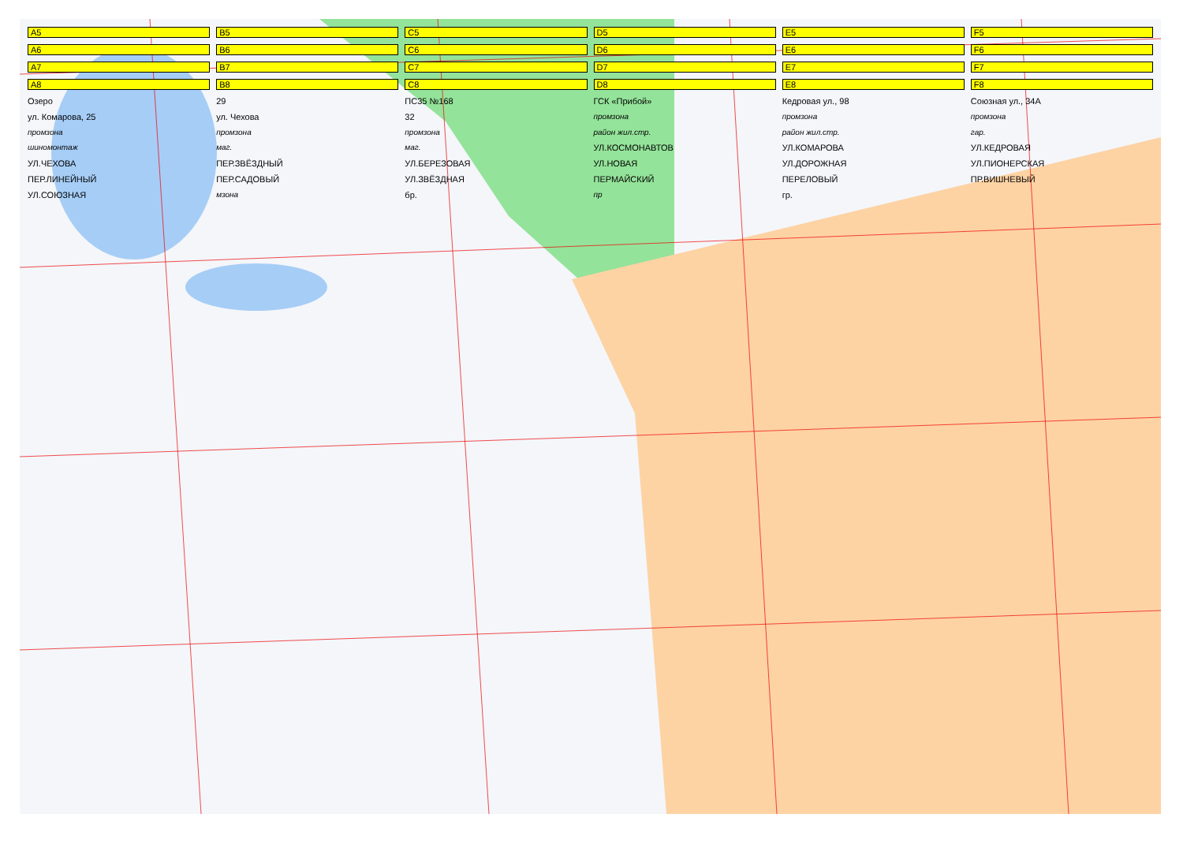A5 B5 C5 D5 E5 F5 A6 B6 C6 D6 E6 F6 A7 B7 C7 D7 E7 F7 A8 B8 C8 D8 E8 F8 Озеро 29 ПС35 №168 ГСК «Прибой» Кедровая ул., 98 Союзная ул., 34А ул. Комарова, 25 ул. Чехова 32 промзона промзона промзона промзона промзона промзона район жил.стр. район жил.стр. гар. шиномонтаж маг. маг. УЛ.КОСМОНАВТОВ УЛ.КОМАРОВА УЛ.КЕДРОВАЯ УЛ.ЧЕХОВА ПЕР.ЗВЁЗДНЫЙ УЛ.БЕРЕЗОВАЯ УЛ.НОВАЯ УЛ.ДОРОЖНАЯ УЛ.ПИОНЕРСКАЯ ПЕР.ЛИНЕЙНЫЙ ПЕР.САДОВЫЙ УЛ.ЗВЁЗДНАЯ ПЕРМАЙСКИЙ ПЕРЕЛОВЫЙ ПР.ВИШНЕВЫЙ УЛ.СОЮЗНАЯ мзона бр. пр гр.